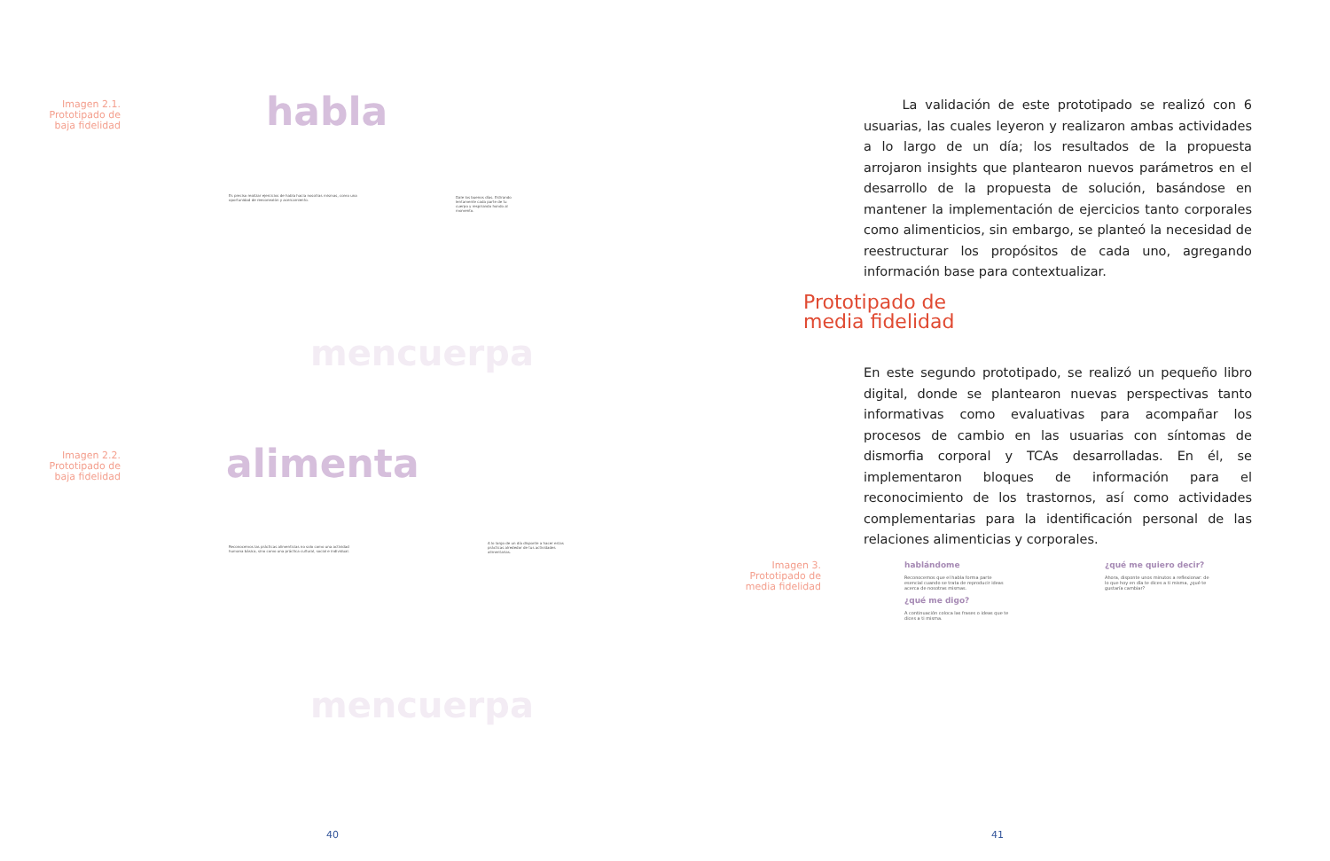Imagen 2.1.
Prototipado de
baja fidelidad
habla
Es preciso realizar ejercicios de habla hacia nosotras mismas, como una oportunidad de reeconexión y acercamiento.
Dale los buenos días. Estirando lentamente cada parte de tu cuerpo y respirando hondo al momento.
mencuerpa
Imagen 2.2.
Prototipado de
baja fidelidad
alimenta
Reconocemos las prácticas alimenticias no solo como una actividad humana básica, sino como una práctica cultural, social e individual.
A lo largo de un día disponte a hacer estas prácticas alrededor de tus actividades alimentarias.
mencuerpa
40
   La validación de este prototipado se realizó con 6 usuarias, las cuales leyeron y realizaron ambas actividades a lo largo de un día; los resultados de la propuesta arrojaron insights que plantearon nuevos parámetros en el desarrollo de la propuesta de solución, basándose en mantener la implementación de ejercicios tanto corporales como alimenticios, sin embargo, se planteó la necesidad de reestructurar los propósitos de cada uno, agregando información base para contextualizar.
Prototipado de
media fidelidad
En este segundo prototipado, se realizó un pequeño libro digital, donde se plantearon nuevas perspectivas tanto informativas como evaluativas para acompañar los procesos de cambio en las usuarias con síntomas de dismorfia corporal y TCAs desarrolladas. En él, se implementaron bloques de información para el reconocimiento de los trastornos, así como actividades complementarias para la identificación personal de las relaciones alimenticias y corporales.
Imagen 3.
Prototipado de
media fidelidad
hablándome
Reconocemos que el habla forma parte esencial cuando se trata de reproducir ideas acerca de nosotras mismas.
¿qué me digo?
A continuación coloca las frases o ideas que te dices a ti misma.
¿qué me quiero decir?
Ahora, disponte unos minutos a reflexionar: de lo que hoy en día te dices a ti misma, ¿qué te gustaría cambiar?
41